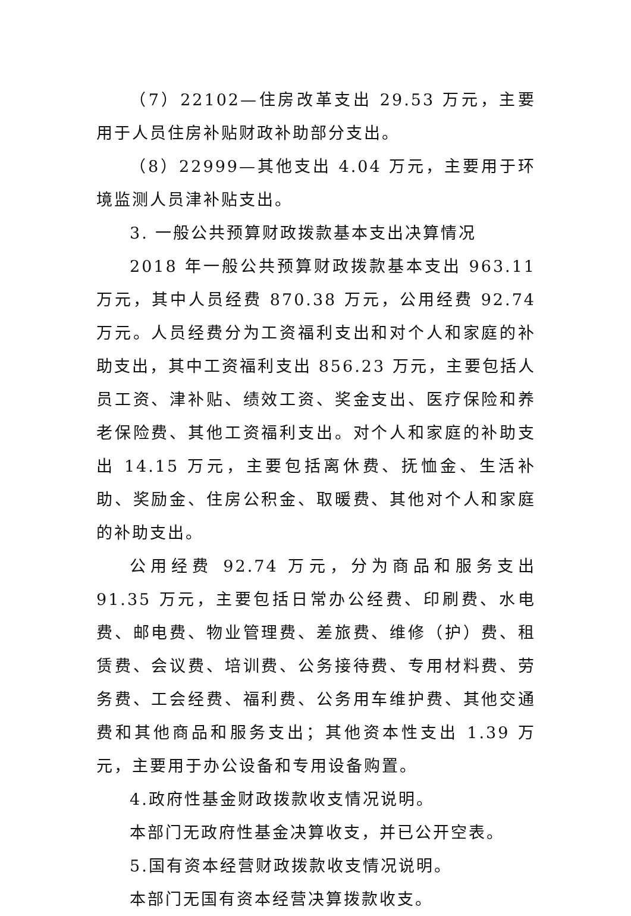（7）22102—住房改革支出 29.53 万元，主要用于人员住房补贴财政补助部分支出。
（8）22999—其他支出 4.04 万元，主要用于环境监测人员津补贴支出。
3. 一般公共预算财政拨款基本支出决算情况
2018 年一般公共预算财政拨款基本支出 963.11 万元，其中人员经费 870.38 万元，公用经费 92.74 万元。人员经费分为工资福利支出和对个人和家庭的补助支出，其中工资福利支出 856.23 万元，主要包括人员工资、津补贴、绩效工资、奖金支出、医疗保险和养老保险费、其他工资福利支出。对个人和家庭的补助支出 14.15 万元，主要包括离休费、抚恤金、生活补助、奖励金、住房公积金、取暖费、其他对个人和家庭的补助支出。
公用经费 92.74 万元，分为商品和服务支出 91.35 万元，主要包括日常办公经费、印刷费、水电费、邮电费、物业管理费、差旅费、维修（护）费、租赁费、会议费、培训费、公务接待费、专用材料费、劳务费、工会经费、福利费、公务用车维护费、其他交通费和其他商品和服务支出；其他资本性支出 1.39 万元，主要用于办公设备和专用设备购置。
4.政府性基金财政拨款收支情况说明。
本部门无政府性基金决算收支，并已公开空表。
5.国有资本经营财政拨款收支情况说明。
本部门无国有资本经营决算拨款收支。